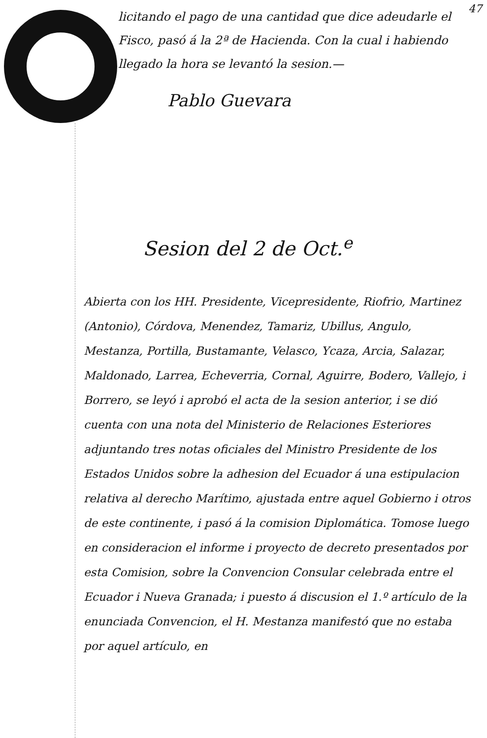47
licitando el pago de una cantidad que dice adeudarle el Fisco, pasó á la 2ª de Hacienda. Con la cual i habiendo llegado la hora se levantó la sesion.—
Pablo Guevara
Sesion del 2 de Oct.<sup>e</sup>
Abierta con los HH. Presidente, Vicepresidente, Riofrio, Martinez (Antonio), Córdova, Menendez, Tamariz, Ubillus, Angulo, Mestanza, Portilla, Bustamante, Velasco, Ycaza, Arcia, Salazar, Maldonado, Larrea, Echeverria, Cornal, Aguirre, Bodero, Vallejo, i Borrero, se leyó i aprobó el acta de la sesion anterior, i se dió cuenta con una nota del Ministerio de Relaciones Esteriores adjuntando tres notas oficiales del Ministro Presidente de los Estados Unidos sobre la adhesion del Ecuador á una estipulacion relativa al derecho Marítimo, ajustada entre aquel Gobierno i otros de este continente, i pasó á la comision Diplomática. Tomose luego en consideracion el informe i proyecto de decreto presentados por esta Comision, sobre la Convencion Consular celebrada entre el Ecuador i Nueva Granada; i puesto á discusion el 1.º artículo de la enunciada Convencion, el H. Mestanza manifestó que no estaba por aquel artículo, en